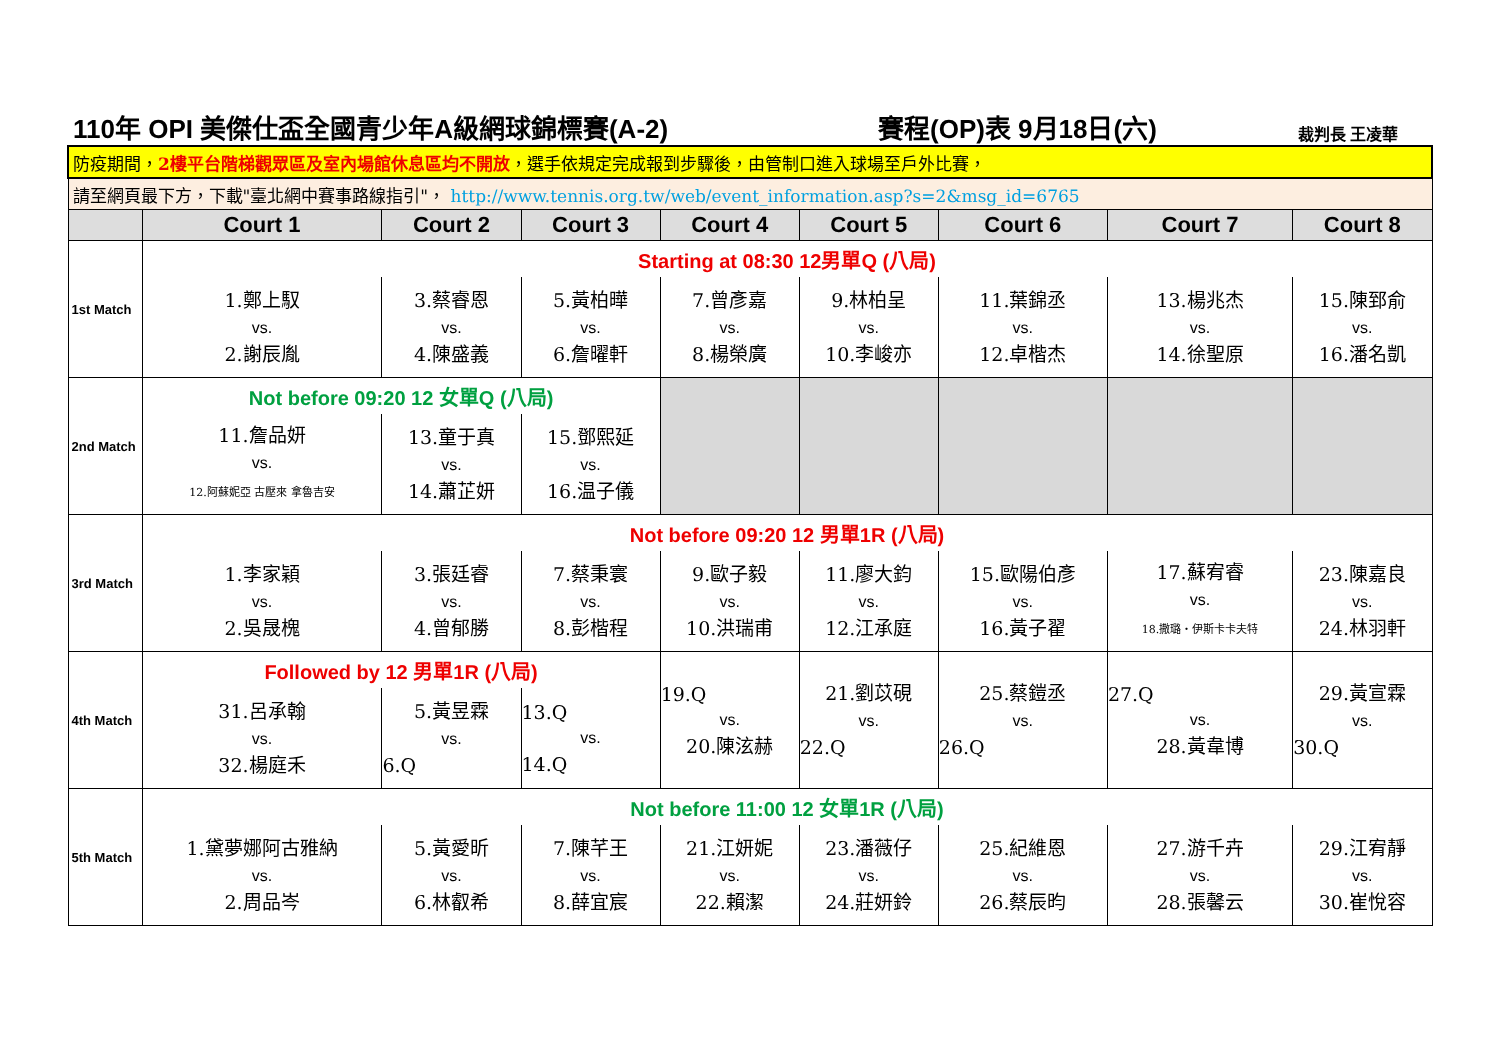110年 OPI 美傑仕盃全國青少年A級網球錦標賽(A-2) 賽程(OP)表 9月18日(六) 裁判長 王凌華
| 防疫期間， 2樓平台階梯觀眾區及室內場館休息區均不開放 ，選手依規定完成報到步驟後，由管制口進入球場至戶外比賽， | | | | | | | | |
| 請至網頁最下方，下載"臺北網中賽事路線指引"， http://www.tennis.org.tw/web/event_information.asp?s=2&msg_id=6765 | | | | | | | | |
| | Court 1 | Court 2 | Court 3 | Court 4 | Court 5 | Court 6 | Court 7 | Court 8 |
| 1st Match | Starting at 08:30 12男單Q (八局) | | | | | | | |
| | 1.鄭上馭 vs. 2.謝辰胤 | 3.蔡睿恩 vs. 4.陳盛義 | 5.黃柏曄 vs. 6.詹曜軒 | 7.曾彥嘉 vs. 8.楊榮廣 | 9.林柏呈 vs. 10.李峻亦 | 11.葉錦丞 vs. 12.卓楷杰 | 13.楊兆杰 vs. 14.徐聖原 | 15.陳郅俞 vs. 16.潘名凱 |
| 2nd Match | Not before 09:20 12 女單Q (八局) | | | | | | | |
| | 11.詹品妍 vs. 12.阿蘇妮亞 古壓來 拿魯吉安 | 13.童于真 vs. 14.蕭芷妍 | 15.鄧熙延 vs. 16.温子儀 | | | | | |
| 3rd Match | Not before 09:20 12 男單1R (八局) | | | | | | | |
| | 1.李家穎 vs. 2.吳晟槐 | 3.張廷睿 vs. 4.曾郁勝 | 7.蔡秉寰 vs. 8.彭楷程 | 9.歐子毅 vs. 10.洪瑞甫 | 11.廖大鈞 vs. 12.江承庭 | 15.歐陽伯彥 vs. 16.黃子翟 | 17.蘇宥睿 vs. 18.撒璐・伊斯卡卡夫特 | 23.陳嘉良 vs. 24.林羽軒 |
| 4th Match | Followed by 12 男單1R (八局) | | | 19.Q vs. 20.陳泫赫 | 21.劉苡硯 vs. 22.Q | 25.蔡鎧丞 vs. 26.Q | 27.Q vs. 28.黃韋博 | 29.黃宣霖 vs. 30.Q |
| | 31.呂承翰 vs. 32.楊庭禾 | 5.黃昱霖 vs. 6.Q | 13.Q vs. 14.Q | | | | | |
| 5th Match | Not before 11:00 12 女單1R (八局) | | | | | | | |
| | 1.黛夢娜阿古雅納 vs. 2.周品岑 | 5.黃愛昕 vs. 6.林叡希 | 7.陳芊王 vs. 8.薛宜宸 | 21.江妍妮 vs. 22.賴潔 | 23.潘薇仔 vs. 24.莊妍鈴 | 25.紀維恩 vs. 26.蔡辰昀 | 27.游千卉 vs. 28.張馨云 | 29.江宥靜 vs. 30.崔悅容 |